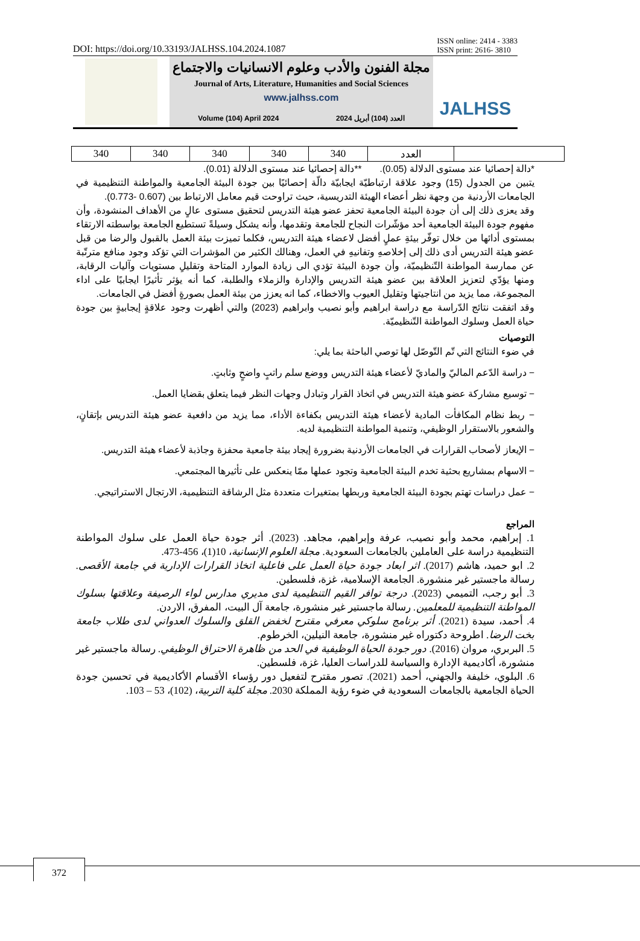DOI: https://doi.org/10.33193/JALHSS.104.2024.1087 ISSN online: 2414 - 3383
ISSN print: 2616- 3810
مجلة الفنون والأدب وعلوم الانسانيات والاجتماع
Journal of Arts, Literature, Humanities and Social Sciences
www.jalhss.com
Volume (104) April 2024 العدد (104) أبريل 2024
JALHSS
| 340 | 340 | 340 | 340 | 340 | العدد | |
*دالة إحصائيا عند مستوى الدلالة (0.05). **دالة إحصائيا عند مستوى الدلالة (0.01).
يتبين من الجدول (15) وجود علاقة ارتباطيّة ايجابيّة دالّة إحصائيًا بين جودة البيئة الجامعية والمواطنة التنظيمية في الجامعات الأردنية من وجهة نظر أعضاء الهيئة التدريسية، حيث تراوحت قيم معامل الارتباط بين (0.607 -0.773).
وقد يعزى ذلك إلى أن جودة البيئة الجامعية تحفز عضو هيئة التدريس لتحقيق مستوى عالٍ من الأهداف المنشودة، وأن مفهوم جودة البيئة الجامعية أحد مؤشّرات النجاح للجامعة وتقدمها، وأنه يشكل وسيلةً تستطيع الجامعة بواسطته الارتقاء بمستوى أدائها من خلال توفّر بيئةِ عملٍ أفضل لاعضاء هيئة التدريس، فكلما تميزت بيئة العمل بالقبول والرضا من قبل عضو هيئة التدريس أدى ذلك إلى إخلاصهِ وتفانيهِ في العمل، وهنالك الكثير من المؤشرات التي تؤكد وجود منافع مترتّبة عن ممارسة المواطنة التّنظيميّة، وأن جودة البيئة تؤدي الى زيادة الموارد المتاحة وتقليلِ مستويات وآليات الرقابة، ومنها يؤدّي لتعزيز العلاقة بين عضو هيئة التدريس والإدارة والزملاء والطلبة، كما أنه يؤثر تأثيرًا ايجابيًا على اداء المجموعة، مما يزيد من انتاجيتها وتقليل العيوب والاخطاء، كما انه يعزز من بيئة العمل بصورةٍ أفضل في الجامعات.
وقد اتفقت نتائج الدّراسة مع دراسة ابراهيم وأبو نصيب وابراهيم (2023) والتي أظهرت وجود علاقةٍ إيجابيةٍ بين جودة حياة العمل وسلوك المواطنة التّنظيميّة.
التوصيات
في ضوء النتائج التي تّم التّوصّل لها توصي الباحثة بما يلي:
− دراسة الدّعم الماليّ والماديّ لأعضاء هيئة التدريس ووضع سلم راتبٍ واضحٍ وثابتٍ.
− توسيع مشاركة عضو هيئة التدريس في اتخاذ القرار وتبادل وجهات النظر فيما يتعلق بقضايا العمل.
− ربط نظام المكافأت المادية لأعضاء هيئة التدريس بكفاءة الأداء، مما يزيد من دافعية عضو هيئة التدريس بإتقانٍ، والشعور بالاستقرار الوظيفي، وتنمية المواطنة التنظيمية لديه.
− الإيعاز لأصحاب القرارات في الجامعات الأردنية بضرورة إيجاد بيئة جامعية محفزة وجاذبة لأعضاء هيئة التدريس.
− الاسهام بمشاريع بحثية تخدم البيئة الجامعية وتجود عملها ممّا ينعكس على تأثيرها المجتمعي.
− عمل دراسات تهتم بجودة البيئة الجامعية وربطها بمتغيرات متعددة مثل الرشاقة التنظيمية، الارتجال الاستراتيجي.
المراجع
1. إبراهيم، محمد وأبو نصيب، عرفة وإبراهيم، مجاهد. (2023). أثر جودة حياة العمل على سلوك المواطنة التنظيمية دراسة على العاملين بالجامعات السعودية. مجلة العلوم الإنسانية، 10(1)، 456-473.
2. ابو حميد، هاشم (2017). اثر ابعاد جودة حياة العمل على فاعلية اتخاذ القرارات الإدارية في جامعة الأقصى. رسالة ماجستير غير منشورة. الجامعة الإسلامية، غزة، فلسطين.
3. أبو رجب، التميمي (2023). درجة توافر القيم التنظيمية لدى مديري مدارس لواء الرصيفة وعلاقتها بسلوك المواطنة التنظيمية للمعلمين. رسالة ماجستير غير منشورة، جامعة آل البيت، المفرق، الاردن.
4. أحمد، سيدة (2021). أثر برنامج سلوكي معرفي مقترح لخفض القلق والسلوك العدواني لدى طلاب جامعة بخت الرضا. اطروحة دكتوراه غير منشورة، جامعة النيلين، الخرطوم.
5. البربري، مروان (2016). دور جودة الحياة الوظيفية في الحد من ظاهرة الاحتراق الوظيفي. رسالة ماجستير غير منشورة، أكاديمية الإدارة والسياسة للدراسات العليا، غزة، فلسطين.
6. البلوي، خليفة والجهني، أحمد (2021). تصور مقترح لتفعيل دور رؤساء الأقسام الأكاديمية في تحسين جودة الحياة الجامعية بالجامعات السعودية في ضوء رؤية المملكة 2030. مجلة كلية التربية، (102)، 53 – 103.
372